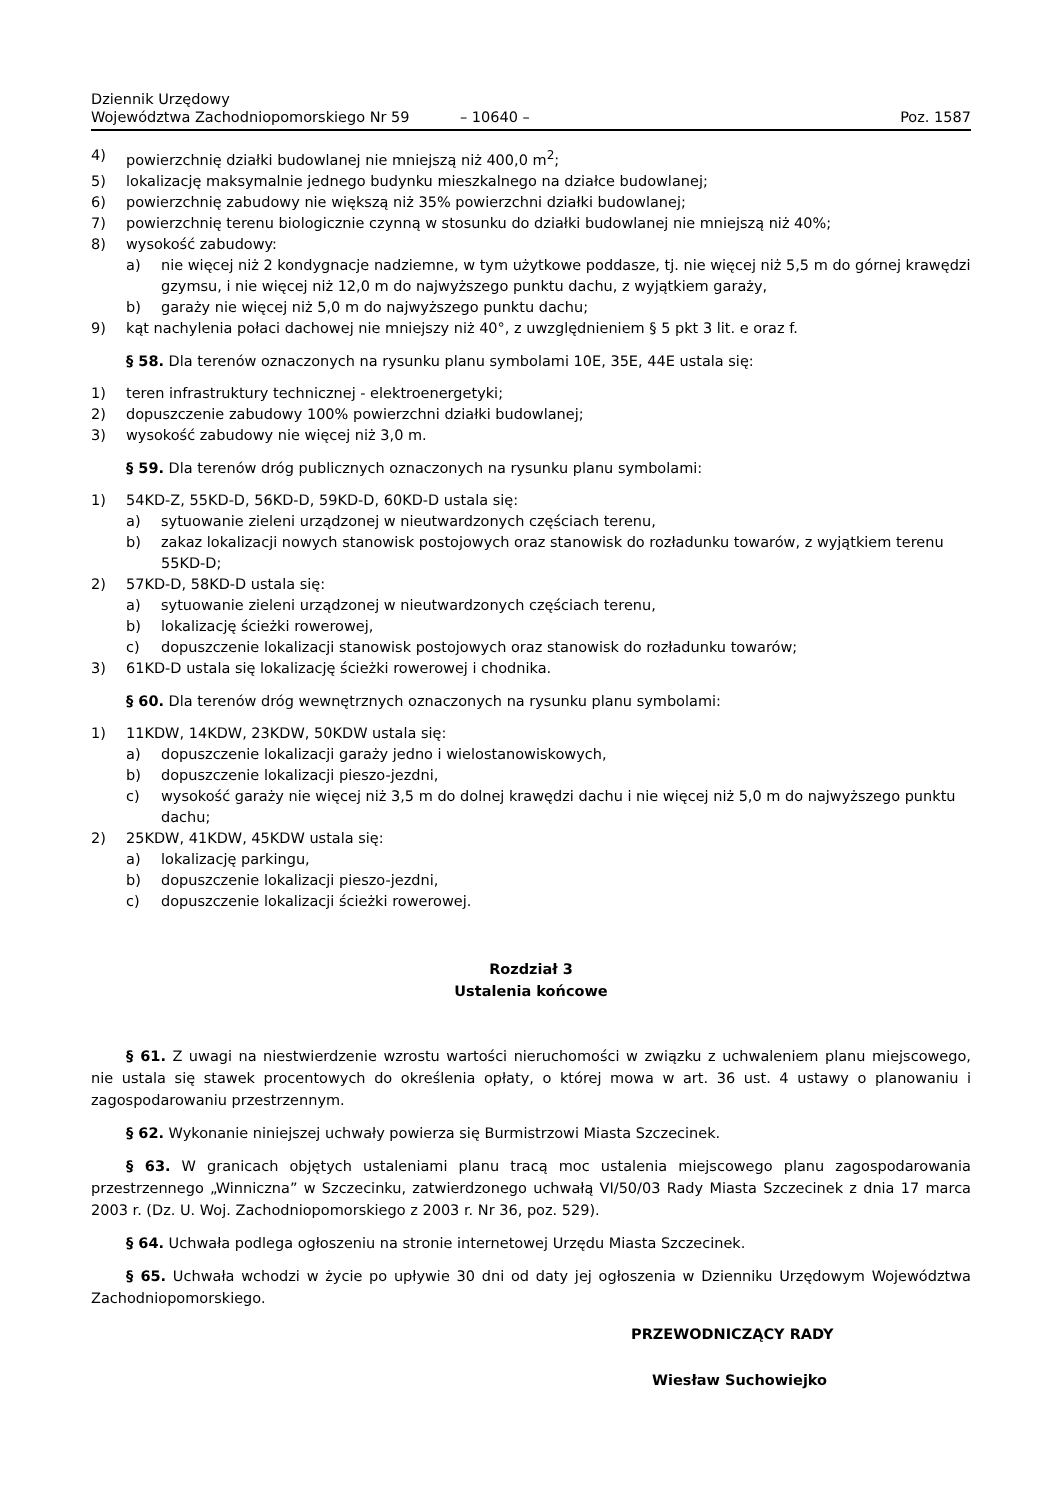Dziennik Urzędowy
Województwa Zachodniopomorskiego Nr 59
– 10640 –
Poz. 1587
4) powierzchnię działki budowlanej nie mniejszą niż 400,0 m<sup>2</sup>;
5) lokalizację maksymalnie jednego budynku mieszkalnego na działce budowlanej;
6) powierzchnię zabudowy nie większą niż 35% powierzchni działki budowlanej;
7) powierzchnię terenu biologicznie czynną w stosunku do działki budowlanej nie mniejszą niż 40%;
8) wysokość zabudowy:
a) nie więcej niż 2 kondygnacje nadziemne, w tym użytkowe poddasze, tj. nie więcej niż 5,5 m do górnej krawędzi gzymsu, i nie więcej niż 12,0 m do najwyższego punktu dachu, z wyjątkiem garaży,
b) garaży nie więcej niż 5,0 m do najwyższego punktu dachu;
9) kąt nachylenia połaci dachowej nie mniejszy niż 40°, z uwzględnieniem § 5 pkt 3 lit. e oraz f.
§ 58. Dla terenów oznaczonych na rysunku planu symbolami 10E, 35E, 44E ustala się:
1) teren infrastruktury technicznej - elektroenergetyki;
2) dopuszczenie zabudowy 100% powierzchni działki budowlanej;
3) wysokość zabudowy nie więcej niż 3,0 m.
§ 59. Dla terenów dróg publicznych oznaczonych na rysunku planu symbolami:
1) 54KD-Z, 55KD-D, 56KD-D, 59KD-D, 60KD-D ustala się:
a) sytuowanie zieleni urządzonej w nieutwardzonych częściach terenu,
b) zakaz lokalizacji nowych stanowisk postojowych oraz stanowisk do rozładunku towarów, z wyjątkiem terenu 55KD-D;
2) 57KD-D, 58KD-D ustala się:
a) sytuowanie zieleni urządzonej w nieutwardzonych częściach terenu,
b) lokalizację ścieżki rowerowej,
c) dopuszczenie lokalizacji stanowisk postojowych oraz stanowisk do rozładunku towarów;
3) 61KD-D ustala się lokalizację ścieżki rowerowej i chodnika.
§ 60. Dla terenów dróg wewnętrznych oznaczonych na rysunku planu symbolami:
1) 11KDW, 14KDW, 23KDW, 50KDW ustala się:
a) dopuszczenie lokalizacji garaży jedno i wielostanowiskowych,
b) dopuszczenie lokalizacji pieszo-jezdni,
c) wysokość garaży nie więcej niż 3,5 m do dolnej krawędzi dachu i nie więcej niż 5,0 m do najwyższego punktu dachu;
2) 25KDW, 41KDW, 45KDW ustala się:
a) lokalizację parkingu,
b) dopuszczenie lokalizacji pieszo-jezdni,
c) dopuszczenie lokalizacji ścieżki rowerowej.
Rozdział 3
Ustalenia końcowe
§ 61. Z uwagi na niestwierdzenie wzrostu wartości nieruchomości w związku z uchwaleniem planu miejscowego, nie ustala się stawek procentowych do określenia opłaty, o której mowa w art. 36 ust. 4 ustawy o planowaniu i zagospodarowaniu przestrzennym.
§ 62. Wykonanie niniejszej uchwały powierza się Burmistrzowi Miasta Szczecinek.
§ 63. W granicach objętych ustaleniami planu tracą moc ustalenia miejscowego planu zagospodarowania przestrzennego „Winniczna” w Szczecinku, zatwierdzonego uchwałą VI/50/03 Rady Miasta Szczecinek z dnia 17 marca 2003 r. (Dz. U. Woj. Zachodniopomorskiego z 2003 r. Nr 36, poz. 529).
§ 64. Uchwała podlega ogłoszeniu na stronie internetowej Urzędu Miasta Szczecinek.
§ 65. Uchwała wchodzi w życie po upływie 30 dni od daty jej ogłoszenia w Dzienniku Urzędowym Województwa Zachodniopomorskiego.
PRZEWODNICZĄCY RADY
Wiesław Suchowiejko